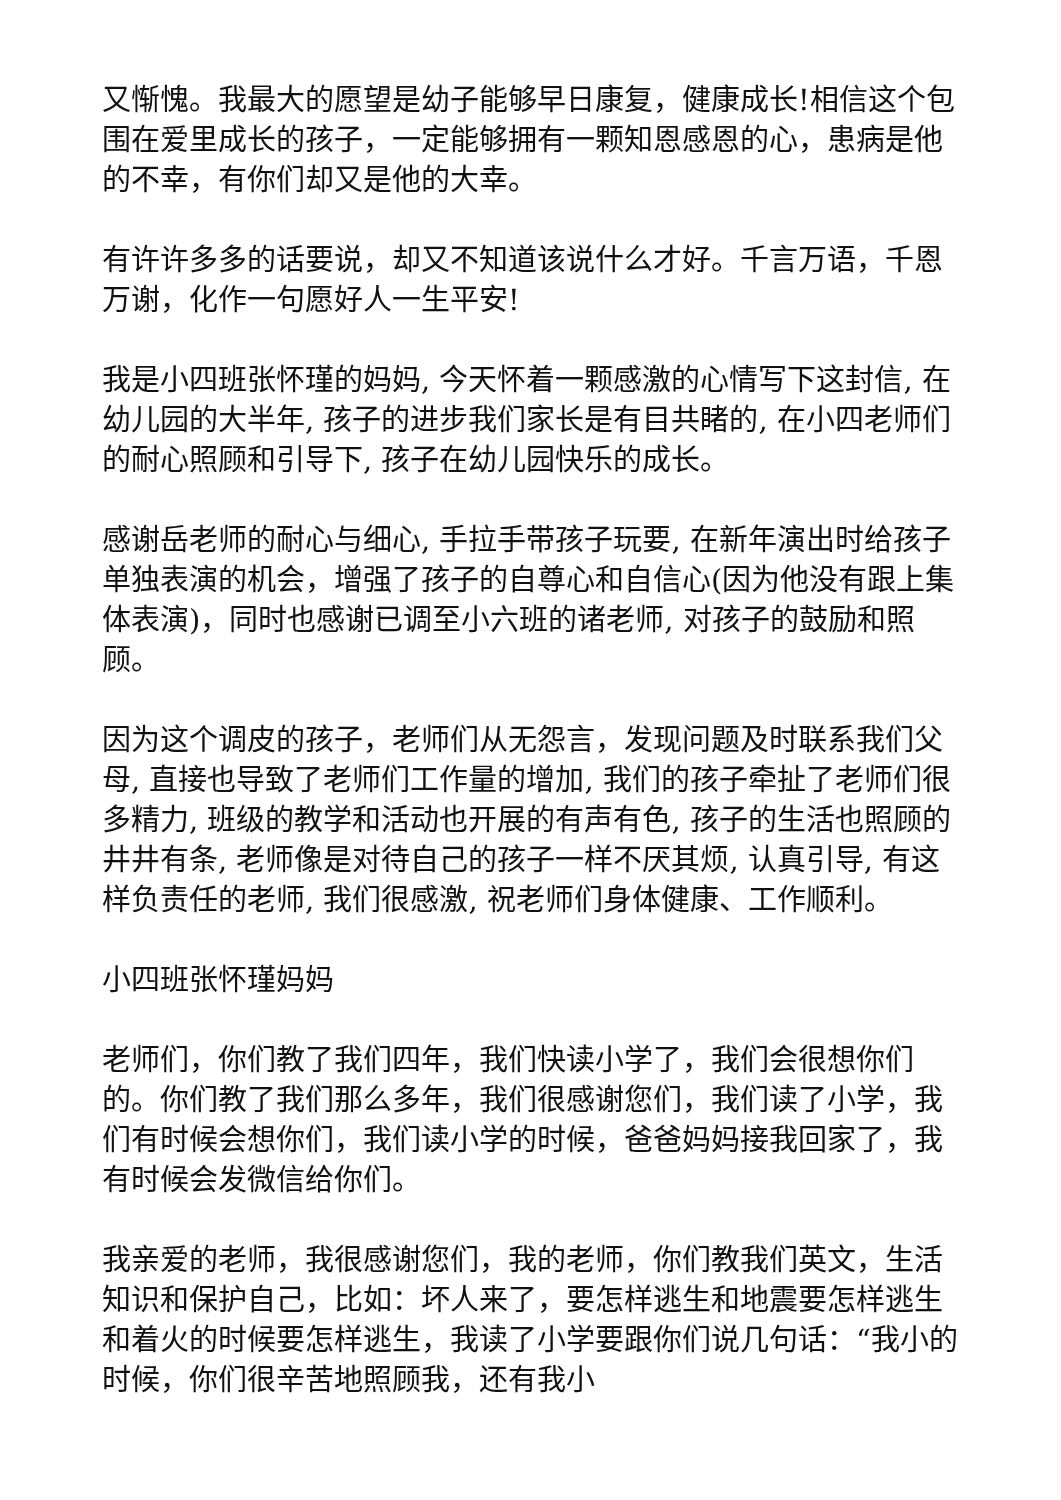又惭愧。我最大的愿望是幼子能够早日康复，健康成长!相信这个包围在爱里成长的孩子，一定能够拥有一颗知恩感恩的心，患病是他的不幸，有你们却又是他的大幸。
有许许多多的话要说，却又不知道该说什么才好。千言万语，千恩万谢，化作一句愿好人一生平安!
我是小四班张怀瑾的妈妈, 今天怀着一颗感激的心情写下这封信, 在幼儿园的大半年, 孩子的进步我们家长是有目共睹的, 在小四老师们的耐心照顾和引导下, 孩子在幼儿园快乐的成长。
感谢岳老师的耐心与细心, 手拉手带孩子玩要, 在新年演出时给孩子单独表演的机会，增强了孩子的自尊心和自信心(因为他没有跟上集体表演)，同时也感谢已调至小六班的诸老师, 对孩子的鼓励和照顾。
因为这个调皮的孩子，老师们从无怨言，发现问题及时联系我们父母, 直接也导致了老师们工作量的增加, 我们的孩子牵扯了老师们很多精力, 班级的教学和活动也开展的有声有色, 孩子的生活也照顾的井井有条, 老师像是对待自己的孩子一样不厌其烦, 认真引导, 有这样负责任的老师, 我们很感激, 祝老师们身体健康、工作顺利。
小四班张怀瑾妈妈
老师们，你们教了我们四年，我们快读小学了，我们会很想你们的。你们教了我们那么多年，我们很感谢您们，我们读了小学，我们有时候会想你们，我们读小学的时候，爸爸妈妈接我回家了，我有时候会发微信给你们。
我亲爱的老师，我很感谢您们，我的老师，你们教我们英文，生活知识和保护自己，比如：坏人来了，要怎样逃生和地震要怎样逃生和着火的时候要怎样逃生，我读了小学要跟你们说几句话：“我小的时候，你们很辛苦地照顾我，还有我小